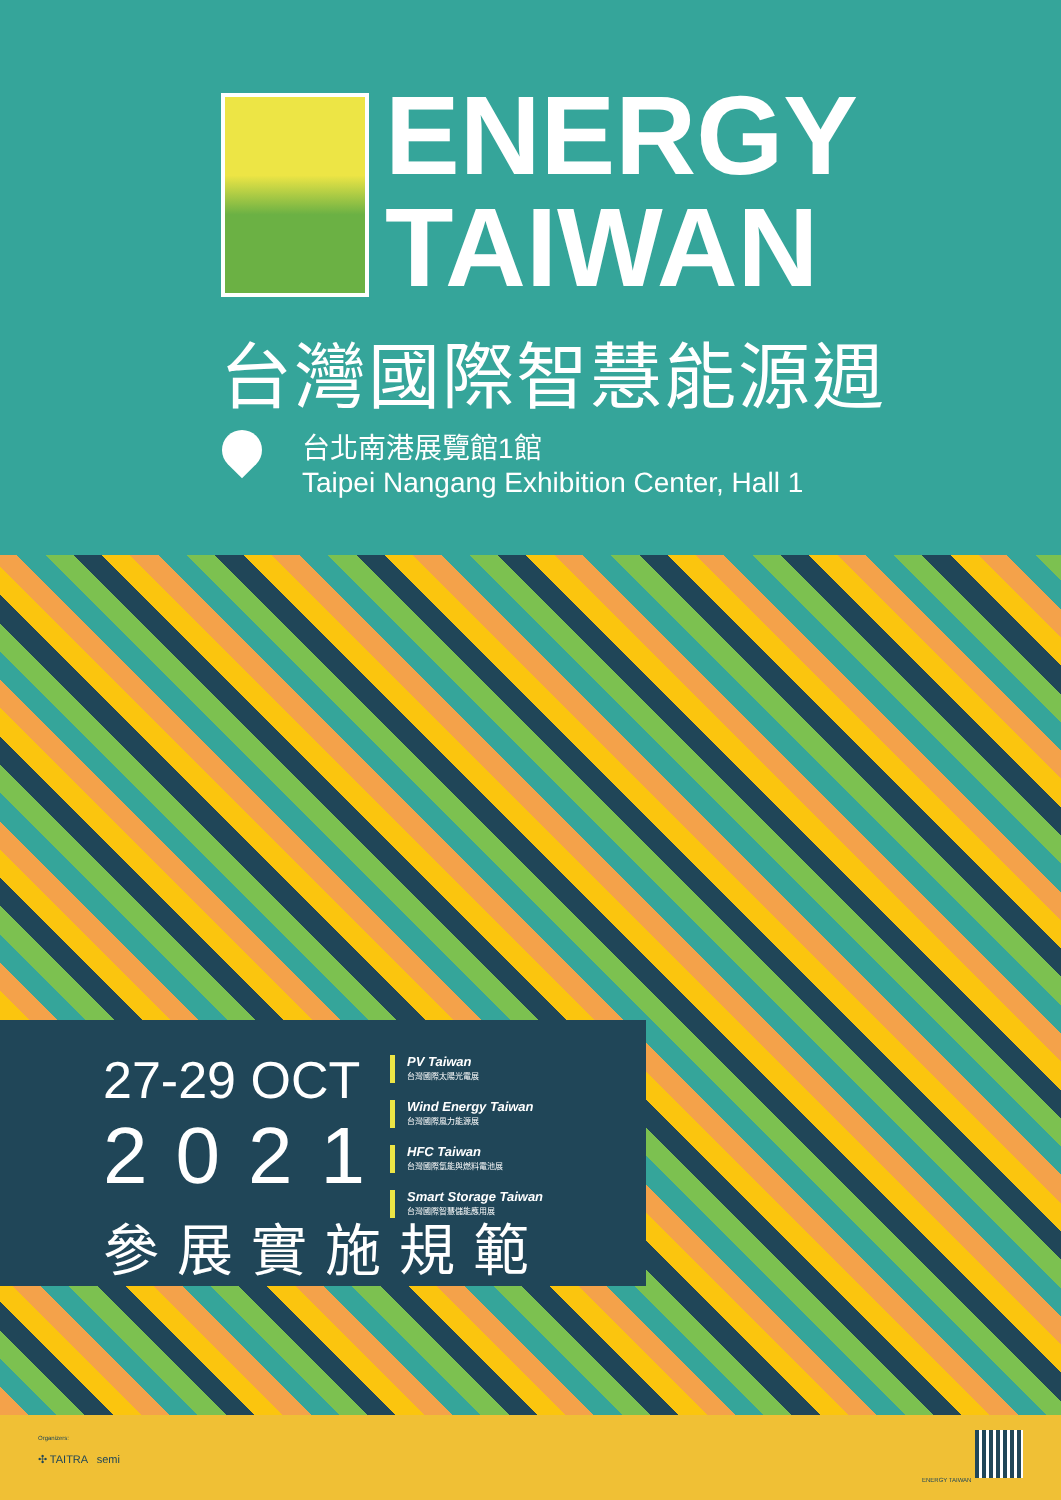ENERGY
TAIWAN
台灣國際智慧能源週
台北南港展覽館1館
Taipei Nangang Exhibition Center, Hall 1
27-29 OCT
2021
參展實施規範
PV Taiwan
台灣國際太陽光電展
Wind Energy Taiwan
台灣國際風力能源展
HFC Taiwan
台灣國際氫能與燃料電池展
Smart Storage Taiwan
台灣國際智慧儲能應用展
Organizers:
✣ TAITRA semi
ENERGY TAIWAN